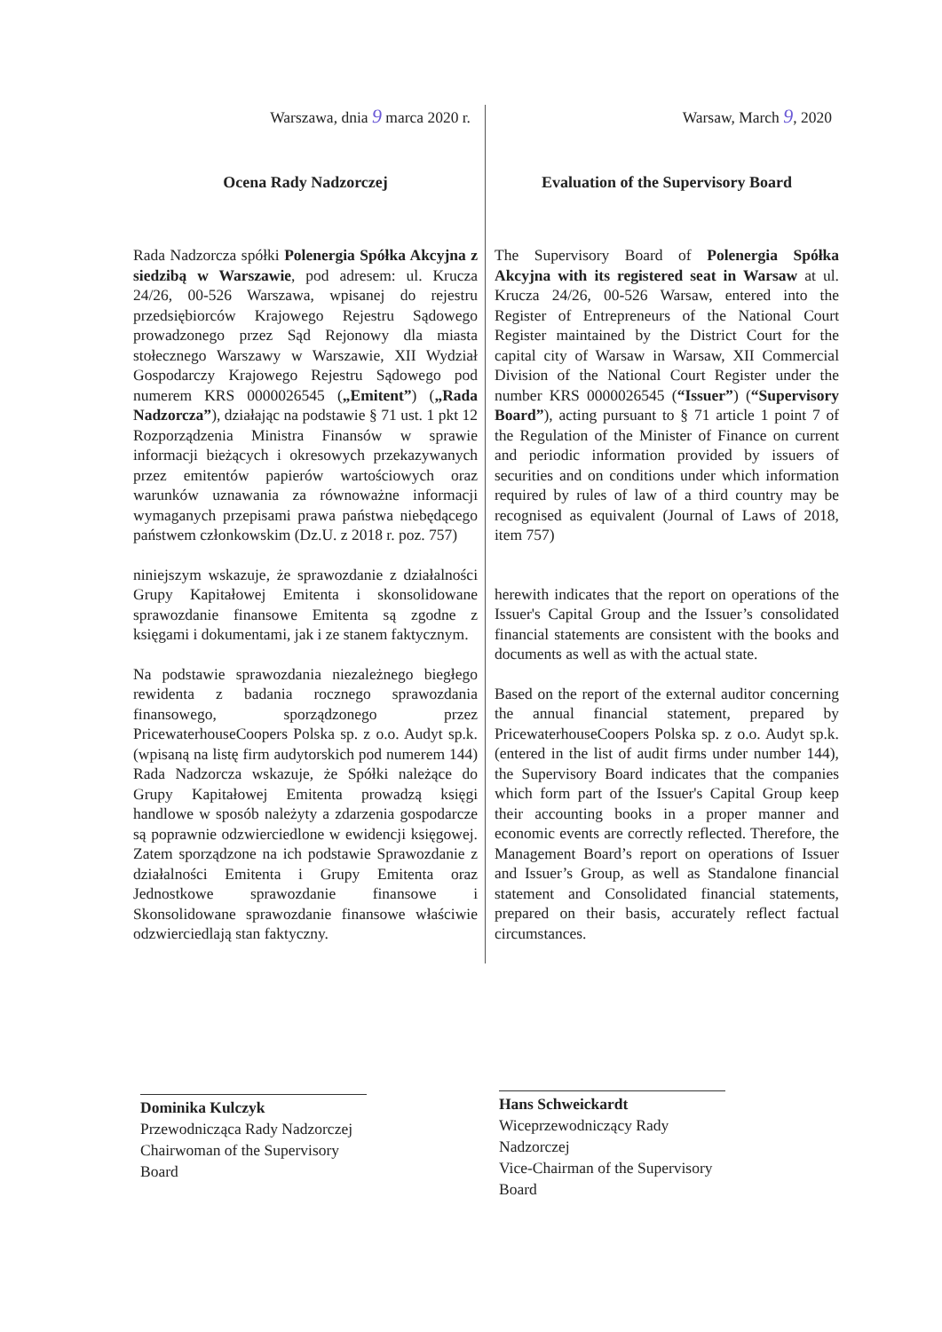Warszawa, dnia 9 marca 2020 r.
Ocena Rady Nadzorczej
Rada Nadzorcza spółki Polenergia Spółka Akcyjna z siedzibą w Warszawie, pod adresem: ul. Krucza 24/26, 00-526 Warszawa, wpisanej do rejestru przedsiębiorców Krajowego Rejestru Sądowego prowadzonego przez Sąd Rejonowy dla miasta stołecznego Warszawy w Warszawie, XII Wydział Gospodarczy Krajowego Rejestru Sądowego pod numerem KRS 0000026545 („Emitent”) („Rada Nadzorcza”), działając na podstawie § 71 ust. 1 pkt 12 Rozporządzenia Ministra Finansów w sprawie informacji bieżących i okresowych przekazywanych przez emitentów papierów wartościowych oraz warunków uznawania za równoważne informacji wymaganych przepisami prawa państwa niebędącego państwem członkowskim (Dz.U. z 2018 r. poz. 757)
niniejszym wskazuje, że sprawozdanie z działalności Grupy Kapitałowej Emitenta i skonsolidowane sprawozdanie finansowe Emitenta są zgodne z księgami i dokumentami, jak i ze stanem faktycznym.
Na podstawie sprawozdania niezależnego biegłego rewidenta z badania rocznego sprawozdania finansowego, sporządzonego przez PricewaterhouseCoopers Polska sp. z o.o. Audyt sp.k. (wpisaną na listę firm audytorskich pod numerem 144) Rada Nadzorcza wskazuje, że Spółki należące do Grupy Kapitałowej Emitenta prowadzą księgi handlowe w sposób należyty a zdarzenia gospodarcze są poprawnie odzwierciedlone w ewidencji księgowej. Zatem sporządzone na ich podstawie Sprawozdanie z działalności Emitenta i Grupy Emitenta oraz Jednostkowe sprawozdanie finansowe i Skonsolidowane sprawozdanie finansowe właściwie odzwierciedlają stan faktyczny.
Warsaw, March 9, 2020
Evaluation of the Supervisory Board
The Supervisory Board of Polenergia Spółka Akcyjna with its registered seat in Warsaw at ul. Krucza 24/26, 00-526 Warsaw, entered into the Register of Entrepreneurs of the National Court Register maintained by the District Court for the capital city of Warsaw in Warsaw, XII Commercial Division of the National Court Register under the number KRS 0000026545 (“Issuer”) (“Supervisory Board”), acting pursuant to § 71 article 1 point 7 of the Regulation of the Minister of Finance on current and periodic information provided by issuers of securities and on conditions under which information required by rules of law of a third country may be recognised as equivalent (Journal of Laws of 2018, item 757)
herewith indicates that the report on operations of the Issuer's Capital Group and the Issuer’s consolidated financial statements are consistent with the books and documents as well as with the actual state.
Based on the report of the external auditor concerning the annual financial statement, prepared by PricewaterhouseCoopers Polska sp. z o.o. Audyt sp.k. (entered in the list of audit firms under number 144), the Supervisory Board indicates that the companies which form part of the Issuer's Capital Group keep their accounting books in a proper manner and economic events are correctly reflected. Therefore, the Management Board’s report on operations of Issuer and Issuer’s Group, as well as Standalone financial statement and Consolidated financial statements, prepared on their basis, accurately reflect factual circumstances.
Dominika Kulczyk
Przewodnicząca Rady Nadzorczej
Chairwoman of the Supervisory Board
Hans Schweickardt
Wiceprzewodniczący Rady Nadzorczej
Vice-Chairman of the Supervisory Board